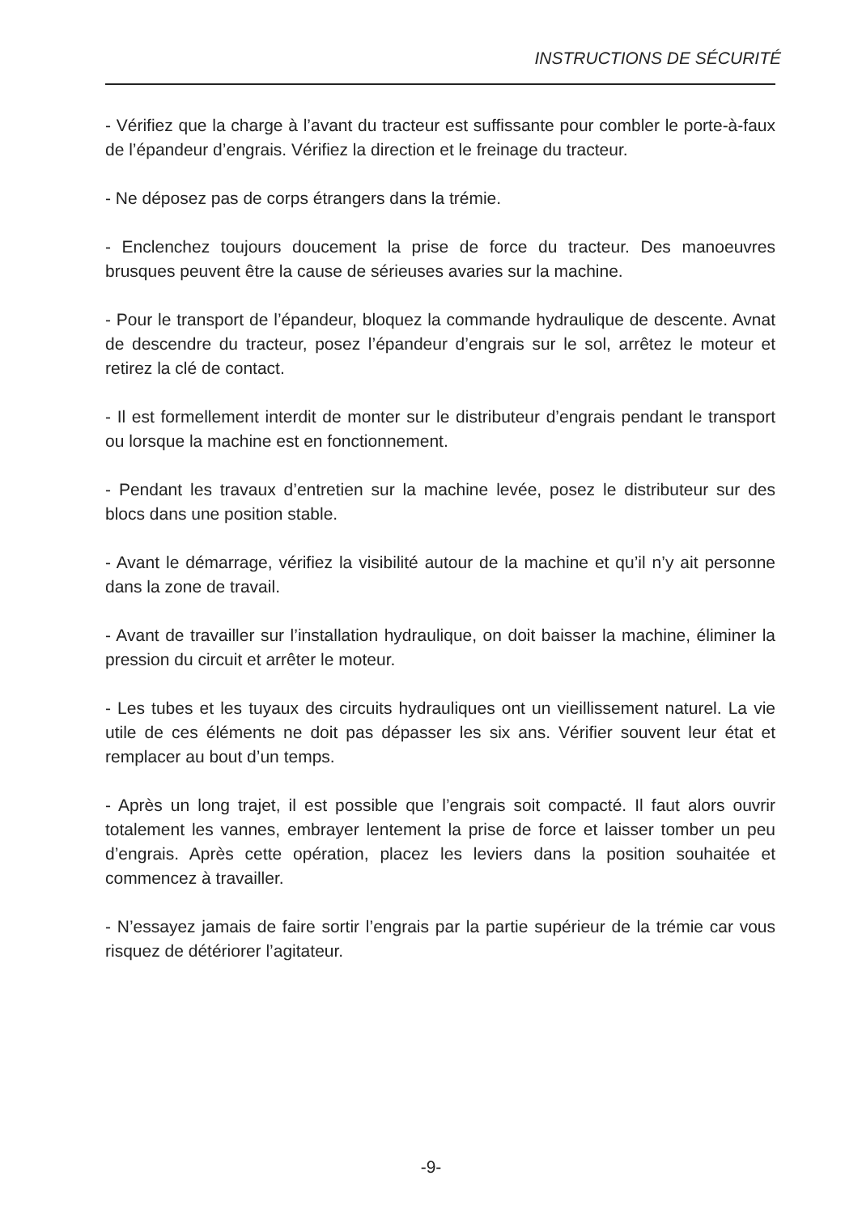INSTRUCTIONS DE SÉCURITÉ
- Vérifiez que la charge à l’avant du tracteur est suffissante pour combler le porte-à-faux de l’épandeur d’engrais. Vérifiez la direction et le freinage du tracteur.
- Ne déposez pas de corps étrangers dans la trémie.
- Enclenchez toujours doucement la prise de force du tracteur. Des manoeuvres brusques peuvent être la cause de sérieuses avaries sur la machine.
- Pour le transport de l’épandeur, bloquez la commande hydraulique de descente. Avnat de descendre du tracteur, posez l’épandeur d’engrais sur le sol, arrêtez le moteur et retirez la clé de contact.
- Il est formellement interdit de monter sur le distributeur d’engrais pendant le transport ou lorsque la machine est en fonctionnement.
- Pendant les travaux d’entretien sur la machine levée, posez le distributeur sur des blocs dans une position stable.
- Avant le démarrage, vérifiez la visibilité autour de la machine et qu’il n’y ait personne dans la zone de travail.
- Avant de travailler sur l’installation hydraulique, on doit baisser la machine, éliminer la pression du circuit et arrêter le moteur.
- Les tubes et les tuyaux des circuits hydrauliques ont un vieillissement naturel. La vie utile de ces éléments ne doit pas dépasser les six ans. Vérifier souvent leur état et remplacer au bout d’un temps.
- Après un long trajet, il est possible que l’engrais soit compacté. Il faut alors ouvrir totalement les vannes, embrayer lentement la prise de force et laisser tomber un peu d’engrais. Après cette opération, placez les leviers dans la position souhaitée et commencez à travailler.
- N’essayez jamais de faire sortir l’engrais par la partie supérieur de la trémie car vous risquez de détériorer l’agitateur.
-9-